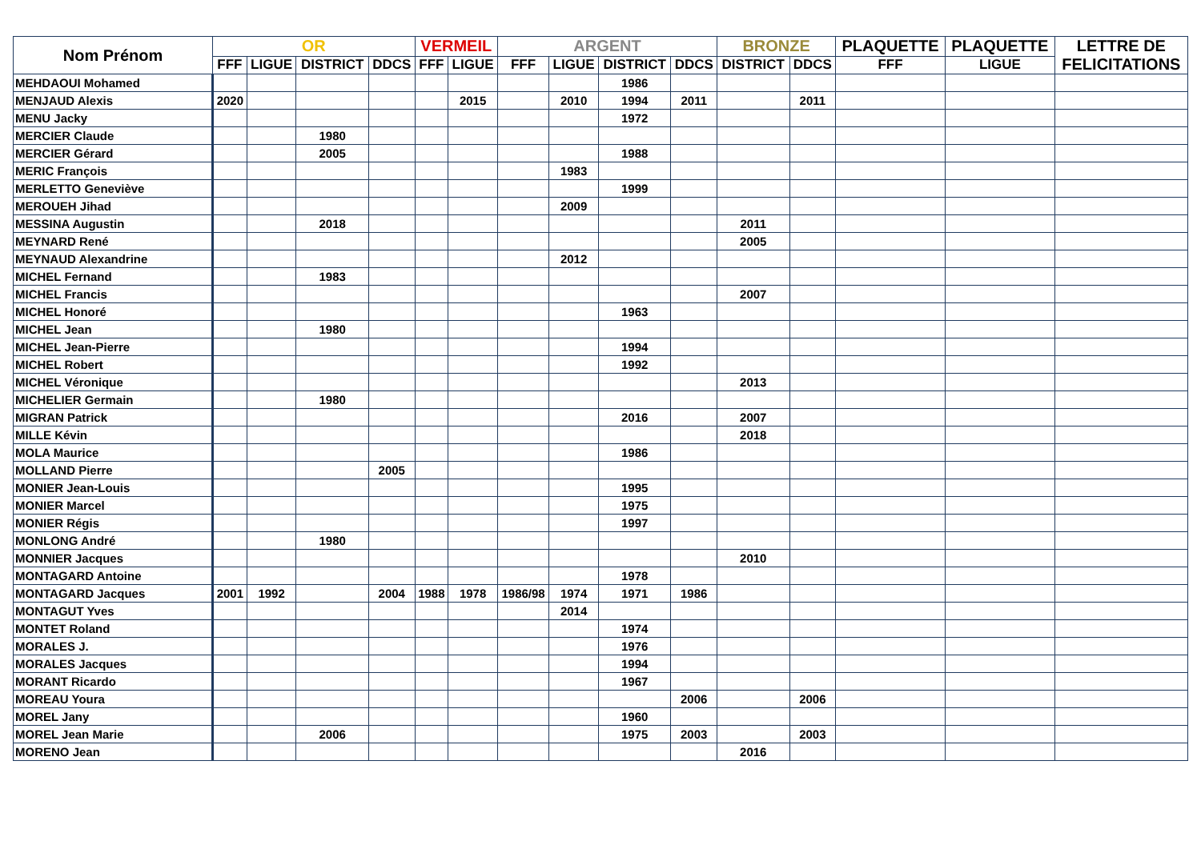| Nom Prénom | OR | | | | VERMEIL | | ARGENT | | | | BRONZE | | PLAQUETTE | PLAQUETTE | LETTRE DE FELICITATIONS |
| --- | --- | --- | --- | --- | --- | --- | --- | --- | --- | --- | --- | --- | --- | --- | --- |
| | FFF | LIGUE | DISTRICT | DDCS | FFF | LIGUE | FFF | LIGUE | DISTRICT | DDCS | DISTRICT | DDCS | FFF | LIGUE | |
| MEHDAOUI Mohamed | | | | | | | | | 1986 | | | | | | |
| MENJAUD Alexis | 2020 | | | | | 2015 | | 2010 | 1994 | 2011 | | 2011 | | | |
| MENU Jacky | | | | | | | | | 1972 | | | | | | |
| MERCIER Claude | | | 1980 | | | | | | | | | | | | |
| MERCIER Gérard | | | 2005 | | | | | | 1988 | | | | | | |
| MERIC François | | | | | | | | 1983 | | | | | | | |
| MERLETTO Geneviève | | | | | | | | | 1999 | | | | | | |
| MEROUEH Jihad | | | | | | | | 2009 | | | | | | | |
| MESSINA Augustin | | | 2018 | | | | | | | | 2011 | | | | |
| MEYNARD René | | | | | | | | | | | 2005 | | | | |
| MEYNAUD Alexandrine | | | | | | | | 2012 | | | | | | | |
| MICHEL Fernand | | | 1983 | | | | | | | | | | | | |
| MICHEL Francis | | | | | | | | | | | 2007 | | | | |
| MICHEL Honoré | | | | | | | | | 1963 | | | | | | |
| MICHEL Jean | | | 1980 | | | | | | | | | | | | |
| MICHEL Jean-Pierre | | | | | | | | | 1994 | | | | | | |
| MICHEL Robert | | | | | | | | | 1992 | | | | | | |
| MICHEL Véronique | | | | | | | | | | | 2013 | | | | |
| MICHELIER Germain | | | 1980 | | | | | | | | | | | | |
| MIGRAN Patrick | | | | | | | | | 2016 | | 2007 | | | | |
| MILLE Kévin | | | | | | | | | | | 2018 | | | | |
| MOLA Maurice | | | | | | | | | 1986 | | | | | | |
| MOLLAND Pierre | | | | 2005 | | | | | | | | | | | |
| MONIER Jean-Louis | | | | | | | | | 1995 | | | | | | |
| MONIER Marcel | | | | | | | | | 1975 | | | | | | |
| MONIER Régis | | | | | | | | | 1997 | | | | | | |
| MONLONG André | | | 1980 | | | | | | | | | | | | |
| MONNIER Jacques | | | | | | | | | | | 2010 | | | | |
| MONTAGARD Antoine | | | | | | | | | 1978 | | | | | | |
| MONTAGARD Jacques | 2001 | 1992 | | 2004 | 1988 | 1978 | 1986/98 | 1974 | 1971 | 1986 | | | | | |
| MONTAGUT Yves | | | | | | | | 2014 | | | | | | | |
| MONTET Roland | | | | | | | | | 1974 | | | | | | |
| MORALES J. | | | | | | | | | 1976 | | | | | | |
| MORALES Jacques | | | | | | | | | 1994 | | | | | | |
| MORANT Ricardo | | | | | | | | | 1967 | | | | | | |
| MOREAU Youra | | | | | | | | | | 2006 | | 2006 | | | |
| MOREL Jany | | | | | | | | | 1960 | | | | | | |
| MOREL Jean Marie | | | 2006 | | | | | | 1975 | 2003 | | 2003 | | | |
| MORENO Jean | | | | | | | | | | | 2016 | | | | |